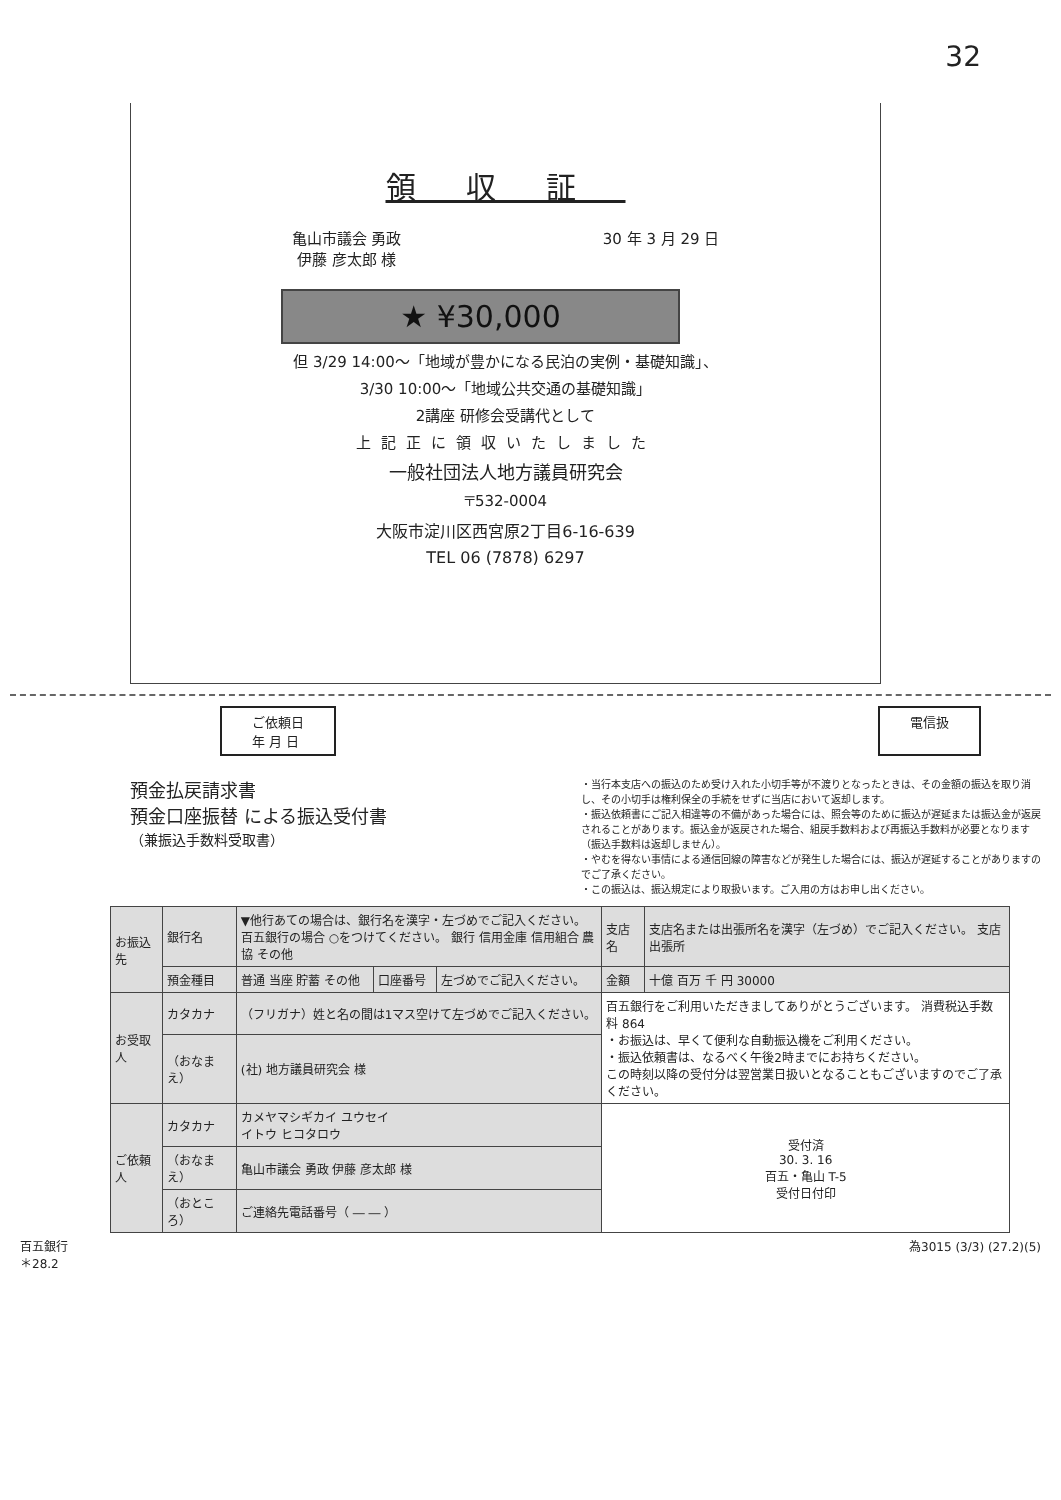32
領収証
亀山市議会 勇政
伊藤 彦太郎 様 30 年 3 月 29 日
★ ¥30,000
但 3/29 14:00～「地域が豊かになる民泊の実例・基礎知識」、
3/30 10:00～「地域公共交通の基礎知識」
2講座 研修会受講代として
上記正に領収いたしました
一般社団法人地方議員研究会
〒532-0004
大阪市淀川区西宮原2丁目6-16-639
TEL 06 (7878) 6297
ご依頼日
年 月 日
電信扱
預金払戻請求書
預金口座振替 による振込受付書
（兼振込手数料受取書）
・当行本支店への振込のため受け入れた小切手等が不渡りとなったときは、その金額の振込を取り消し、その小切手は権利保全の手続をせずに当店において返却します。
・振込依頼書にご記入相違等の不備があった場合には、照会等のために振込が遅延または振込金が返戻されることがあります。振込金が返戻された場合、組戻手数料および再振込手数料が必要となります（振込手数料は返却しません）。
・やむを得ない事情による通信回線の障害などが発生した場合には、振込が遅延することがありますのでご了承ください。
・この振込は、振込規定により取扱います。ご入用の方はお申し出ください。
| お振込先 | 銀行名 | ▼他行あての場合は、銀行名を漢字・左づめでご記入ください。 百五銀行の場合 ○をつけてください。 銀行 信用金庫 信用組合 農協 その他 | | | 支店名 | 支店名または出張所名を漢字（左づめ）でご記入ください。 支店 出張所 |
| | 預金種目 | 普通 当座 貯蓄 その他 | 口座番号 | 左づめでご記入ください。 | 金額 | 十億 百万 千 円 30000 |
| お受取人 | カタカナ | （フリガナ）姓と名の間は1マス空けて左づめでご記入ください。 | | | 百五銀行をご利用いただきましてありがとうございます。 消費税込手数料 864 ・お振込は、早くて便利な自動振込機をご利用ください。 ・振込依頼書は、なるべく午後2時までにお持ちください。 この時刻以降の受付分は翌営業日扱いとなることもございますのでご了承ください。 | |
| | （おなまえ） | (社) 地方議員研究会 様 | | | | |
| ご依頼人 | カタカナ | カメヤマシギカイ ユウセイ イトウ ヒコタロウ | | | 受付済 30. 3. 16 百五・亀山 T-5 受付日付印 | |
| | （おなまえ） | 亀山市議会 勇政 伊藤 彦太郎 様 | | | | |
| | （おところ） | ご連絡先電話番号（ ― ― ） | | | | |
百五銀行
＊28.2 為3015 (3/3) (27.2)(5)